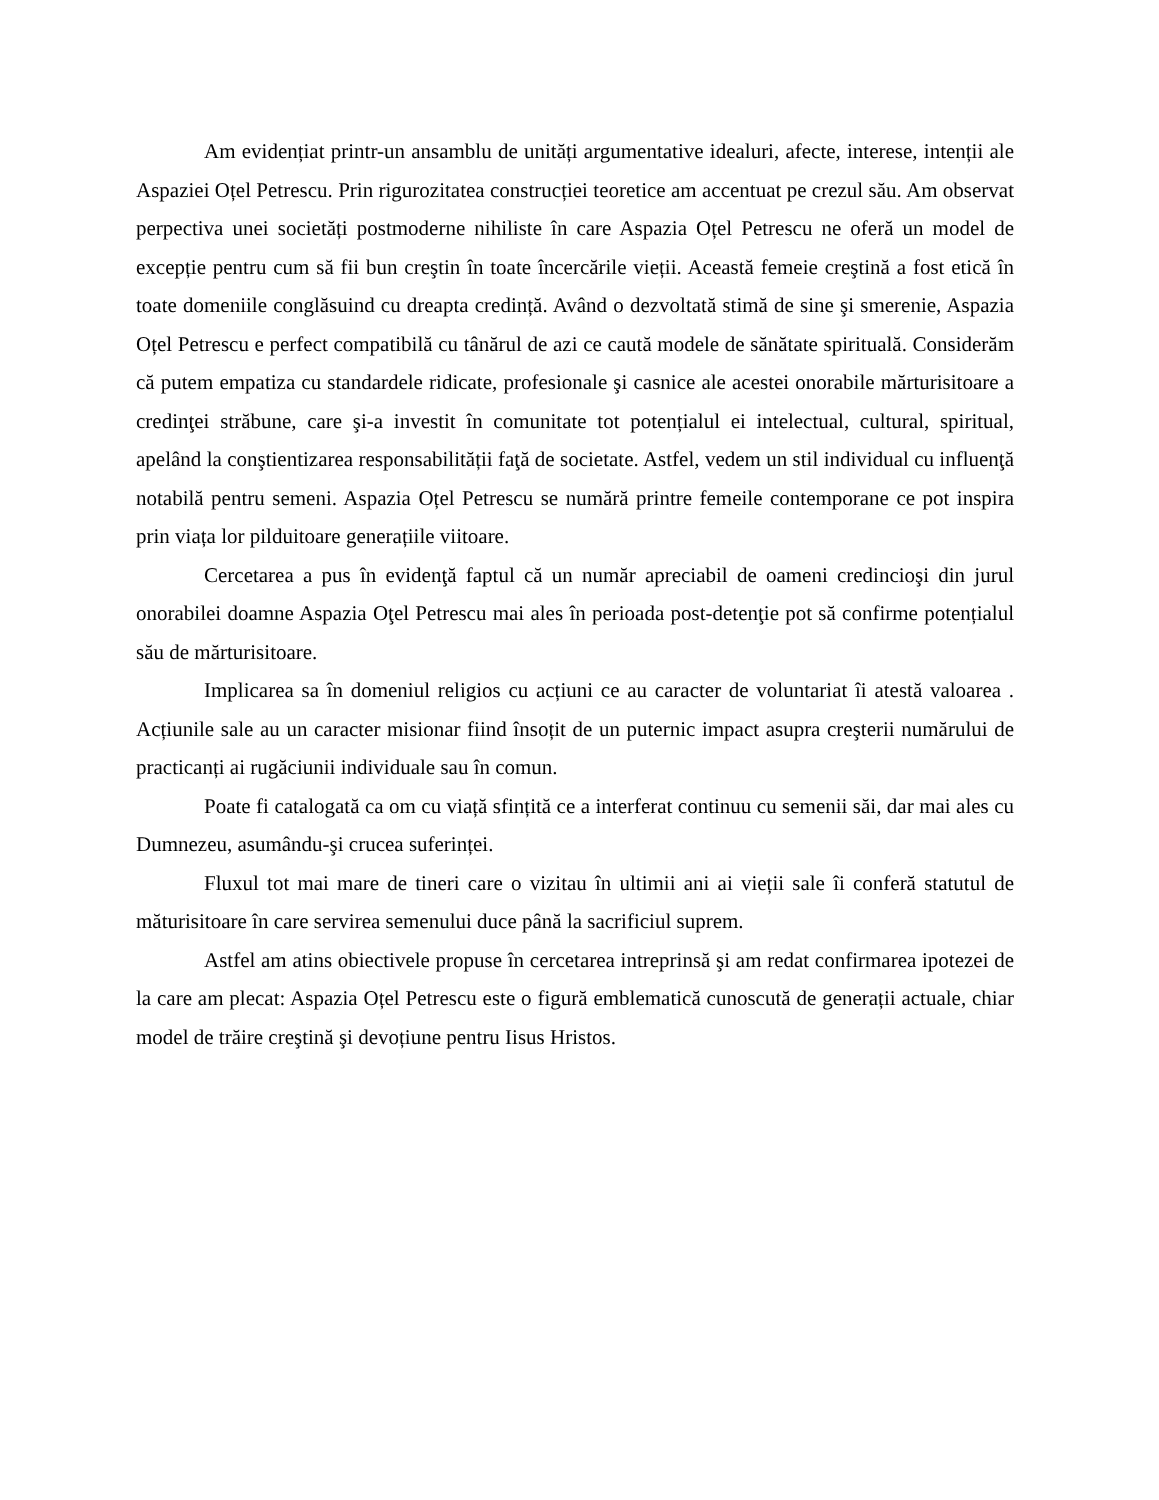Am evidențiat printr-un ansamblu de unități argumentative idealuri, afecte, interese, intenții ale Aspaziei Oțel Petrescu. Prin rigurozitatea construcției teoretice am accentuat pe crezul său. Am observat perpectiva unei societăți postmoderne nihiliste în care Aspazia Oțel Petrescu ne oferă un model de excepție pentru cum să fii bun creştin în toate încercările vieții. Această femeie creştină a fost etică în toate domeniile conglăsuind cu dreapta credință. Având o dezvoltată stimă de sine şi smerenie, Aspazia Oțel Petrescu e perfect compatibilă cu tânărul de azi ce caută modele de sănătate spirituală. Considerăm că putem empatiza cu standardele ridicate, profesionale şi casnice ale acestei onorabile mărturisitoare a credinţei străbune, care şi-a investit în comunitate tot potențialul ei intelectual, cultural, spiritual, apelând la conştientizarea responsabilității faţă de societate. Astfel, vedem un stil individual cu influenţă notabilă pentru semeni. Aspazia Oțel Petrescu se numără printre femeile contemporane ce pot inspira prin viața lor pilduitoare generațiile viitoare.
Cercetarea a pus în evidenţă faptul că un număr apreciabil de oameni credincioşi din jurul onorabilei doamne Aspazia Oţel Petrescu mai ales în perioada post-detenţie pot să confirme potențialul său de mărturisitoare.
Implicarea sa în domeniul religios cu acțiuni ce au caracter de voluntariat îi atestă valoarea . Acțiunile sale au un caracter misionar fiind însoțit de un puternic impact asupra creşterii numărului de practicanți ai rugăciunii individuale sau în comun.
Poate fi catalogată ca om cu viață sfințită ce a interferat continuu cu semenii săi, dar mai ales cu Dumnezeu, asumându-şi crucea suferinței.
Fluxul tot mai mare de tineri care o vizitau în ultimii ani ai vieții sale îi conferă statutul de măturisitoare în care servirea semenului duce până la sacrificiul suprem.
Astfel am atins obiectivele propuse în cercetarea intreprinsă şi am redat confirmarea ipotezei de la care am plecat: Aspazia Oțel Petrescu este o figură emblematică cunoscută de generații actuale, chiar model de trăire creştină şi devoțiune pentru Iisus Hristos.